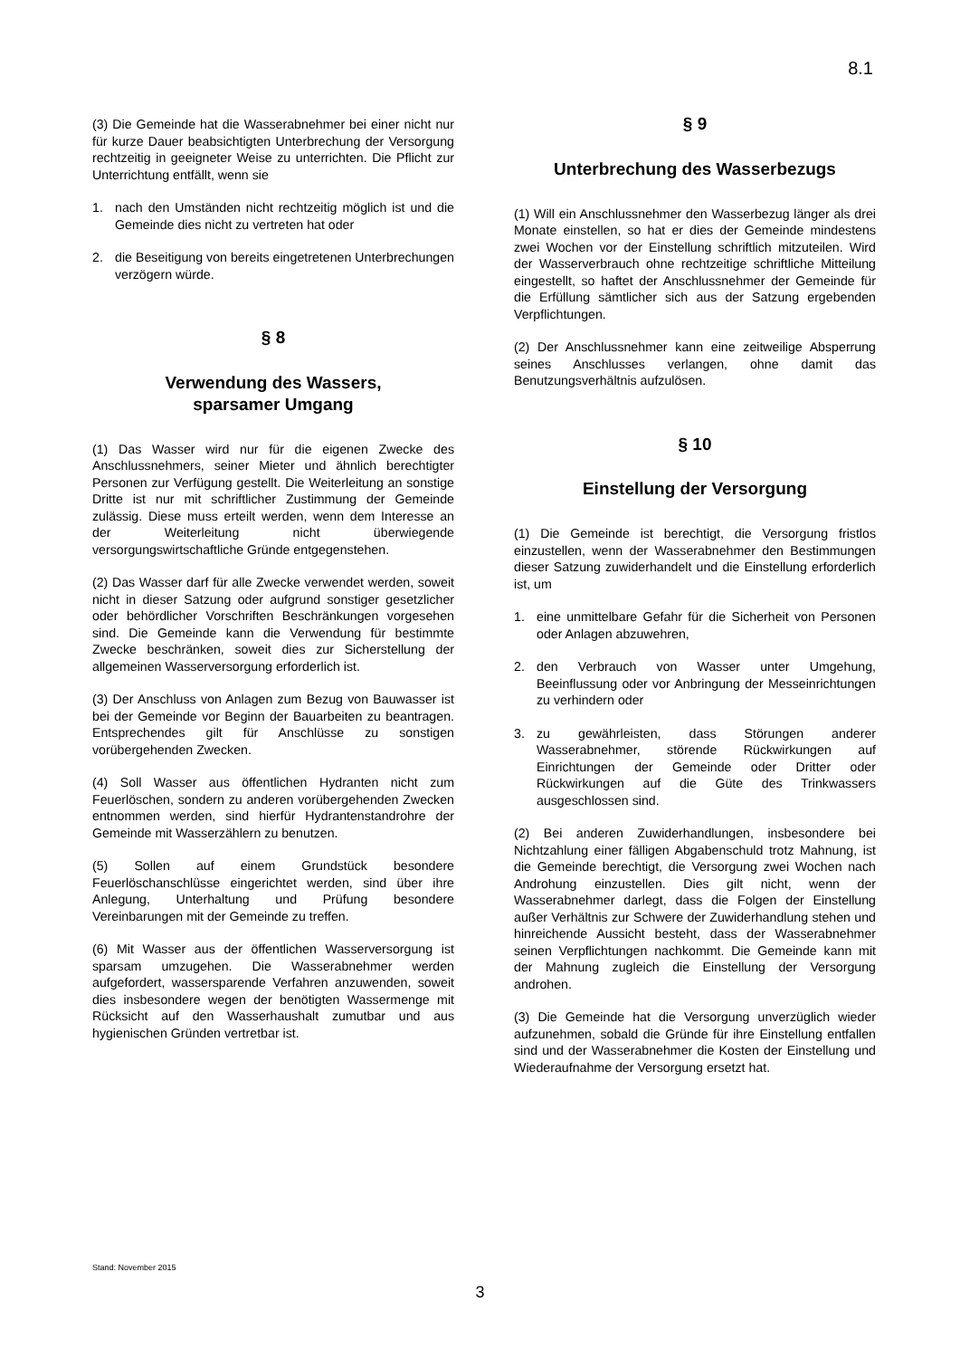8.1
(3) Die Gemeinde hat die Wasserabnehmer bei einer nicht nur für kurze Dauer beabsichtigten Unterbrechung der Versorgung rechtzeitig in geeigneter Weise zu unterrichten. Die Pflicht zur Unterrichtung entfällt, wenn sie
1. nach den Umständen nicht rechtzeitig möglich ist und die Gemeinde dies nicht zu vertreten hat oder
2. die Beseitigung von bereits eingetretenen Unterbrechungen verzögern würde.
§ 8
Verwendung des Wassers,
sparsamer Umgang
(1) Das Wasser wird nur für die eigenen Zwecke des Anschlussnehmers, seiner Mieter und ähnlich berechtigter Personen zur Verfügung gestellt. Die Weiterleitung an sonstige Dritte ist nur mit schriftlicher Zustimmung der Gemeinde zulässig. Diese muss erteilt werden, wenn dem Interesse an der Weiterleitung nicht überwiegende versorgungswirtschaftliche Gründe entgegenstehen.
(2) Das Wasser darf für alle Zwecke verwendet werden, soweit nicht in dieser Satzung oder aufgrund sonstiger gesetzlicher oder behördlicher Vorschriften Beschränkungen vorgesehen sind. Die Gemeinde kann die Verwendung für bestimmte Zwecke beschränken, soweit dies zur Sicherstellung der allgemeinen Wasserversorgung erforderlich ist.
(3) Der Anschluss von Anlagen zum Bezug von Bauwasser ist bei der Gemeinde vor Beginn der Bauarbeiten zu beantragen. Entsprechendes gilt für Anschlüsse zu sonstigen vorübergehenden Zwecken.
(4) Soll Wasser aus öffentlichen Hydranten nicht zum Feuerlöschen, sondern zu anderen vorübergehenden Zwecken entnommen werden, sind hierfür Hydrantenstandrohre der Gemeinde mit Wasserzählern zu benutzen.
(5) Sollen auf einem Grundstück besondere Feuerlöschanschlüsse eingerichtet werden, sind über ihre Anlegung, Unterhaltung und Prüfung besondere Vereinbarungen mit der Gemeinde zu treffen.
(6) Mit Wasser aus der öffentlichen Wasserversorgung ist sparsam umzugehen. Die Wasserabnehmer werden aufgefordert, wassersparende Verfahren anzuwenden, soweit dies insbesondere wegen der benötigten Wassermenge mit Rücksicht auf den Wasserhaushalt zumutbar und aus hygienischen Gründen vertretbar ist.
§ 9
Unterbrechung des Wasserbezugs
(1) Will ein Anschlussnehmer den Wasserbezug länger als drei Monate einstellen, so hat er dies der Gemeinde mindestens zwei Wochen vor der Einstellung schriftlich mitzuteilen. Wird der Wasserverbrauch ohne rechtzeitige schriftliche Mitteilung eingestellt, so haftet der Anschlussnehmer der Gemeinde für die Erfüllung sämtlicher sich aus der Satzung ergebenden Verpflichtungen.
(2) Der Anschlussnehmer kann eine zeitweilige Absperrung seines Anschlusses verlangen, ohne damit das Benutzungsverhältnis aufzulösen.
§ 10
Einstellung der Versorgung
(1) Die Gemeinde ist berechtigt, die Versorgung fristlos einzustellen, wenn der Wasserabnehmer den Bestimmungen dieser Satzung zuwiderhandelt und die Einstellung erforderlich ist, um
1. eine unmittelbare Gefahr für die Sicherheit von Personen oder Anlagen abzuwehren,
2. den Verbrauch von Wasser unter Umgehung, Beeinflussung oder vor Anbringung der Messeinrichtungen zu verhindern oder
3. zu gewährleisten, dass Störungen anderer Wasserabnehmer, störende Rückwirkungen auf Einrichtungen der Gemeinde oder Dritter oder Rückwirkungen auf die Güte des Trinkwassers ausgeschlossen sind.
(2) Bei anderen Zuwiderhandlungen, insbesondere bei Nichtzahlung einer fälligen Abgabenschuld trotz Mahnung, ist die Gemeinde berechtigt, die Versorgung zwei Wochen nach Androhung einzustellen. Dies gilt nicht, wenn der Wasserabnehmer darlegt, dass die Folgen der Einstellung außer Verhältnis zur Schwere der Zuwiderhandlung stehen und hinreichende Aussicht besteht, dass der Wasserabnehmer seinen Verpflichtungen nachkommt. Die Gemeinde kann mit der Mahnung zugleich die Einstellung der Versorgung androhen.
(3) Die Gemeinde hat die Versorgung unverzüglich wieder aufzunehmen, sobald die Gründe für ihre Einstellung entfallen sind und der Wasserabnehmer die Kosten der Einstellung und Wiederaufnahme der Versorgung ersetzt hat.
Stand: November 2015
3